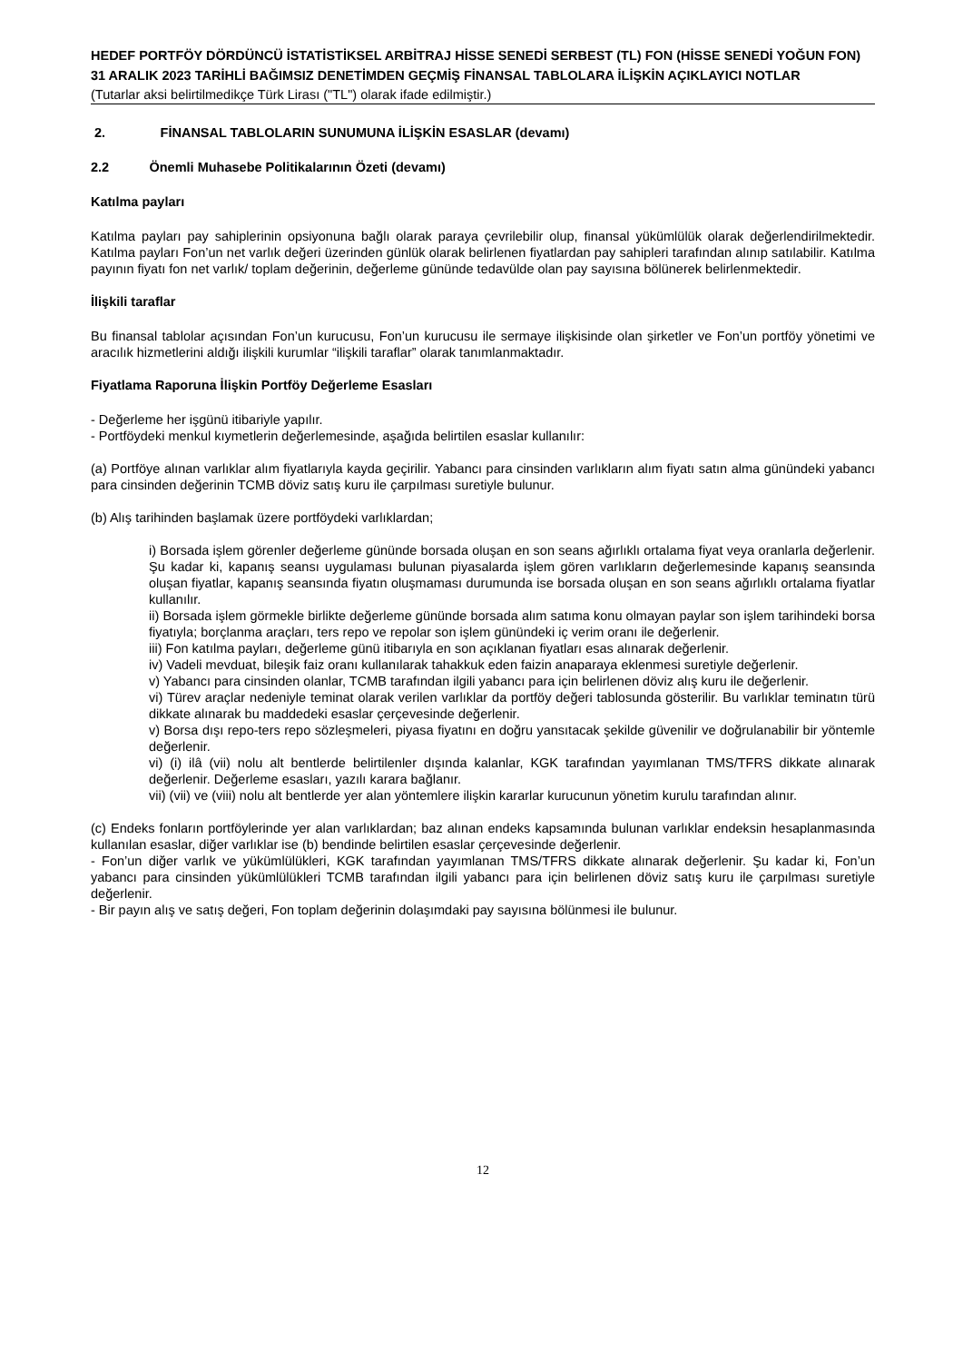HEDEF PORTFÖY DÖRDÜNCÜ İSTATİSTİKSEL ARBİTRAJ HİSSE SENEDİ SERBEST (TL) FON (HİSSE SENEDİ YOĞUN FON)
31 ARALIK 2023 TARİHLİ BAĞIMSIZ DENETİMDEN GEÇMİŞ FİNANSAL TABLOLARA İLİŞKİN AÇIKLAYICI NOTLAR
(Tutarlar aksi belirtilmedikçe Türk Lirası ("TL") olarak ifade edilmiştir.)
2. FİNANSAL TABLOLARIN SUNUMUNA İLİŞKİN ESASLAR (devamı)
2.2 Önemli Muhasebe Politikalarının Özeti (devamı)
Katılma payları
Katılma payları pay sahiplerinin opsiyonuna bağlı olarak paraya çevrilebilir olup, finansal yükümlülük olarak değerlendirilmektedir. Katılma payları Fon’un net varlık değeri üzerinden günlük olarak belirlenen fiyatlardan pay sahipleri tarafından alınıp satılabilir. Katılma payının fiyatı fon net varlık/ toplam değerinin, değerleme gününde tedavülde olan pay sayısına bölünerek belirlenmektedir.
İlişkili taraflar
Bu finansal tablolar açısından Fon’un kurucusu, Fon’un kurucusu ile sermaye ilişkisinde olan şirketler ve Fon’un portföy yönetimi ve aracılık hizmetlerini aldığı ilişkili kurumlar “ilişkili taraflar” olarak tanımlanmaktadır.
Fiyatlama Raporuna İlişkin Portföy Değerleme Esasları
- Değerleme her işgünü itibariyle yapılır.
- Portföydeki menkul kıymetlerin değerlemesinde, aşağıda belirtilen esaslar kullanılır:
(a) Portföye alınan varlıklar alım fiyatlarıyla kayda geçirilir. Yabancı para cinsinden varlıkların alım fiyatı satın alma günündeki yabancı para cinsinden değerinin TCMB döviz satış kuru ile çarpılması suretiyle bulunur.
(b) Alış tarihinden başlamak üzere portföydeki varlıklardan;
i) Borsada işlem görenler değerleme gününde borsada oluşan en son seans ağırlıklı ortalama fiyat veya oranlarla değerlenir. Şu kadar ki, kapanış seansı uygulaması bulunan piyasalarda işlem gören varlıkların değerlemesinde kapanış seansında oluşan fiyatlar, kapanış seansında fiyatın oluşmaması durumunda ise borsada oluşan en son seans ağırlıklı ortalama fiyatlar kullanılır.
ii) Borsada işlem görmekle birlikte değerleme gününde borsada alım satıma konu olmayan paylar son işlem tarihindeki borsa fiyatıyla; borçlanma araçları, ters repo ve repolar son işlem günündeki iç verim oranı ile değerlenir.
iii) Fon katılma payları, değerleme günü itibarıyla en son açıklanan fiyatları esas alınarak değerlenir.
iv) Vadeli mevduat, bileşik faiz oranı kullanılarak tahakkuk eden faizin anaparaya eklenmesi suretiyle değerlenir.
v) Yabancı para cinsinden olanlar, TCMB tarafından ilgili yabancı para için belirlenen döviz alış kuru ile değerlenir.
vi) Türev araçlar nedeniyle teminat olarak verilen varlıklar da portföy değeri tablosunda gösterilir. Bu varlıklar teminatın türü dikkate alınarak bu maddedeki esaslar çerçevesinde değerlenir.
v) Borsa dışı repo-ters repo sözleşmeleri, piyasa fiyatını en doğru yansıtacak şekilde güvenilir ve doğrulanabilir bir yöntemle değerlenir.
vi) (i) ilâ (vii) nolu alt bentlerde belirtilenler dışında kalanlar, KGK tarafından yayımlanan TMS/TFRS dikkate alınarak değerlenir. Değerleme esasları, yazılı karara bağlanır.
vii) (vii) ve (viii) nolu alt bentlerde yer alan yöntemlere ilişkin kararlar kurucunun yönetim kurulu tarafından alınır.
(c) Endeks fonların portföylerinde yer alan varlıklardan; baz alınan endeks kapsamında bulunan varlıklar endeksin hesaplanmasında kullanılan esaslar, diğer varlıklar ise (b) bendinde belirtilen esaslar çerçevesinde değerlenir.
- Fon’un diğer varlık ve yükümlülükleri, KGK tarafından yayımlanan TMS/TFRS dikkate alınarak değerlenir. Şu kadar ki, Fon’un yabancı para cinsinden yükümlülükleri TCMB tarafından ilgili yabancı para için belirlenen döviz satış kuru ile çarpılması suretiyle değerlenir.
- Bir payın alış ve satış değeri, Fon toplam değerinin dolaşımdaki pay sayısına bölünmesi ile bulunur.
12